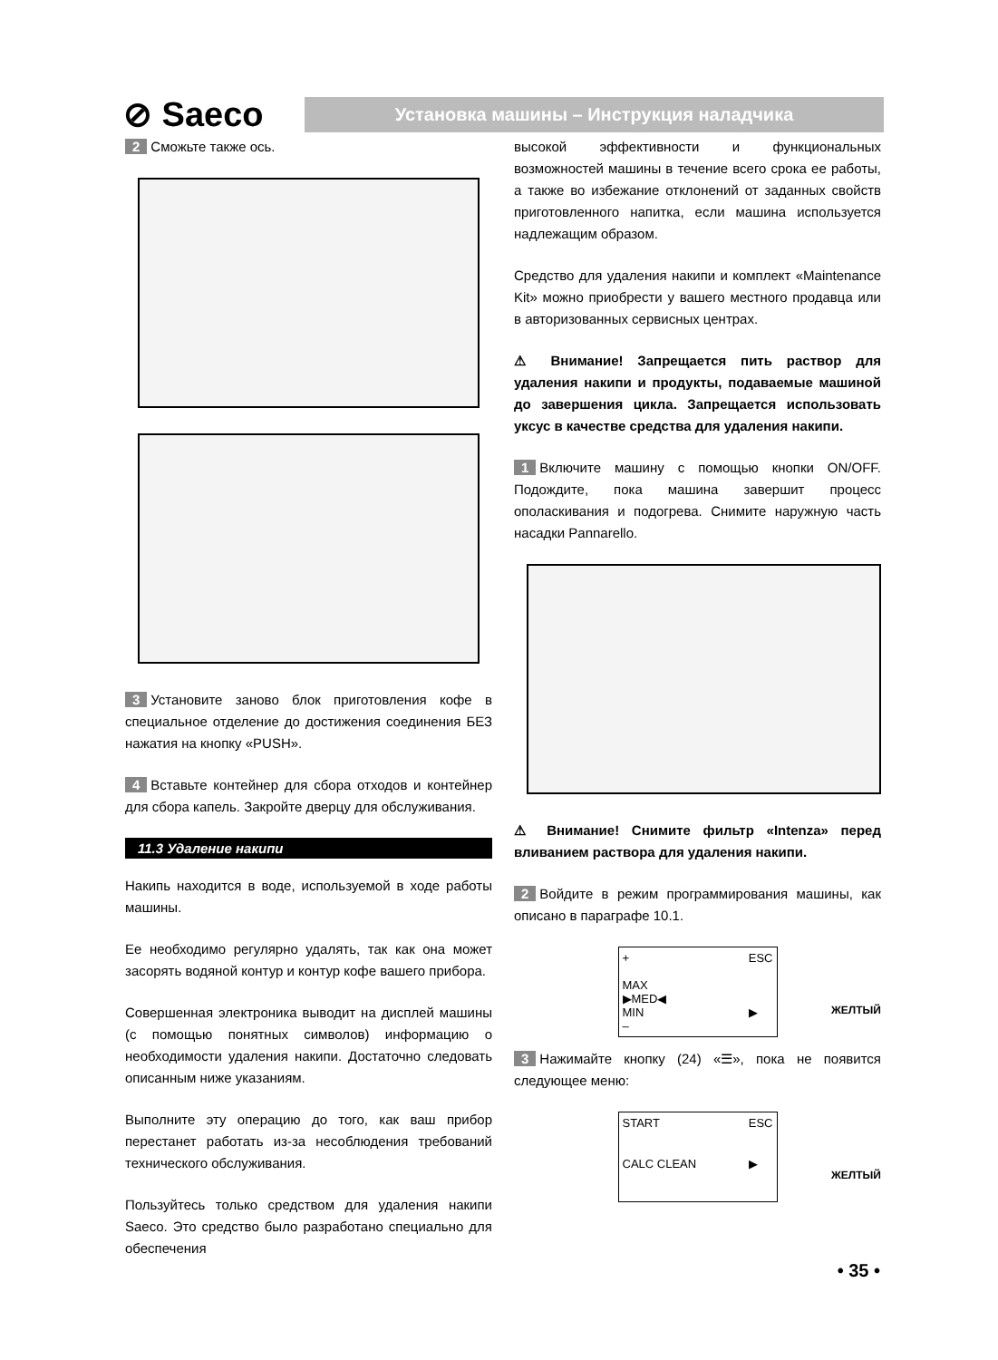⊘ Saeco
Установка машины – Инструкция наладчика
2 Сможьте также ось.
3 Установите заново блок приготовления кофе в специальное отделение до достижения соединения БЕЗ нажатия на кнопку «PUSH».
4 Вставьте контейнер для сбора отходов и контейнер для сбора капель. Закройте дверцу для обслуживания.
11.3 Удаление накипи
Накипь находится в воде, используемой в ходе работы машины.
Ее необходимо регулярно удалять, так как она может засорять водяной контур и контур кофе вашего прибора.
Совершенная электроника выводит на дисплей машины (с помощью понятных символов) информацию о необходимости удаления накипи. Достаточно следовать описанным ниже указаниям.
Выполните эту операцию до того, как ваш прибор перестанет работать из-за несоблюдения требований технического обслуживания.
Пользуйтесь только средством для удаления накипи Saeco. Это средство было разработано специально для обеспечения
высокой эффективности и функциональных возможностей машины в течение всего срока ее работы, а также во избежание отклонений от заданных свойств приготовленного напитка, если машина используется надлежащим образом.
Средство для удаления накипи и комплект «Maintenance Kit» можно приобрести у вашего местного продавца или в авторизованных сервисных центрах.
⚠ Внимание! Запрещается пить раствор для удаления накипи и продукты, подаваемые машиной до завершения цикла. Запрещается использовать уксус в качестве средства для удаления накипи.
1 Включите машину с помощью кнопки ON/OFF. Подождите, пока машина завершит процесс ополаскивания и подогрева. Снимите наружную часть насадки Pannarello.
⚠ Внимание! Снимите фильтр «Intenza» перед вливанием раствора для удаления накипи.
2 Войдите в режим программирования машины, как описано в параграфе 10.1.
+
MAX
▶MED◀
MIN
– ESC
▶
ЖЕЛТЫЙ
3 Нажимайте кнопку (24) «☰», пока не появится следующее меню:
START
CALC CLEAN ESC
▶
ЖЕЛТЫЙ
• 35 •